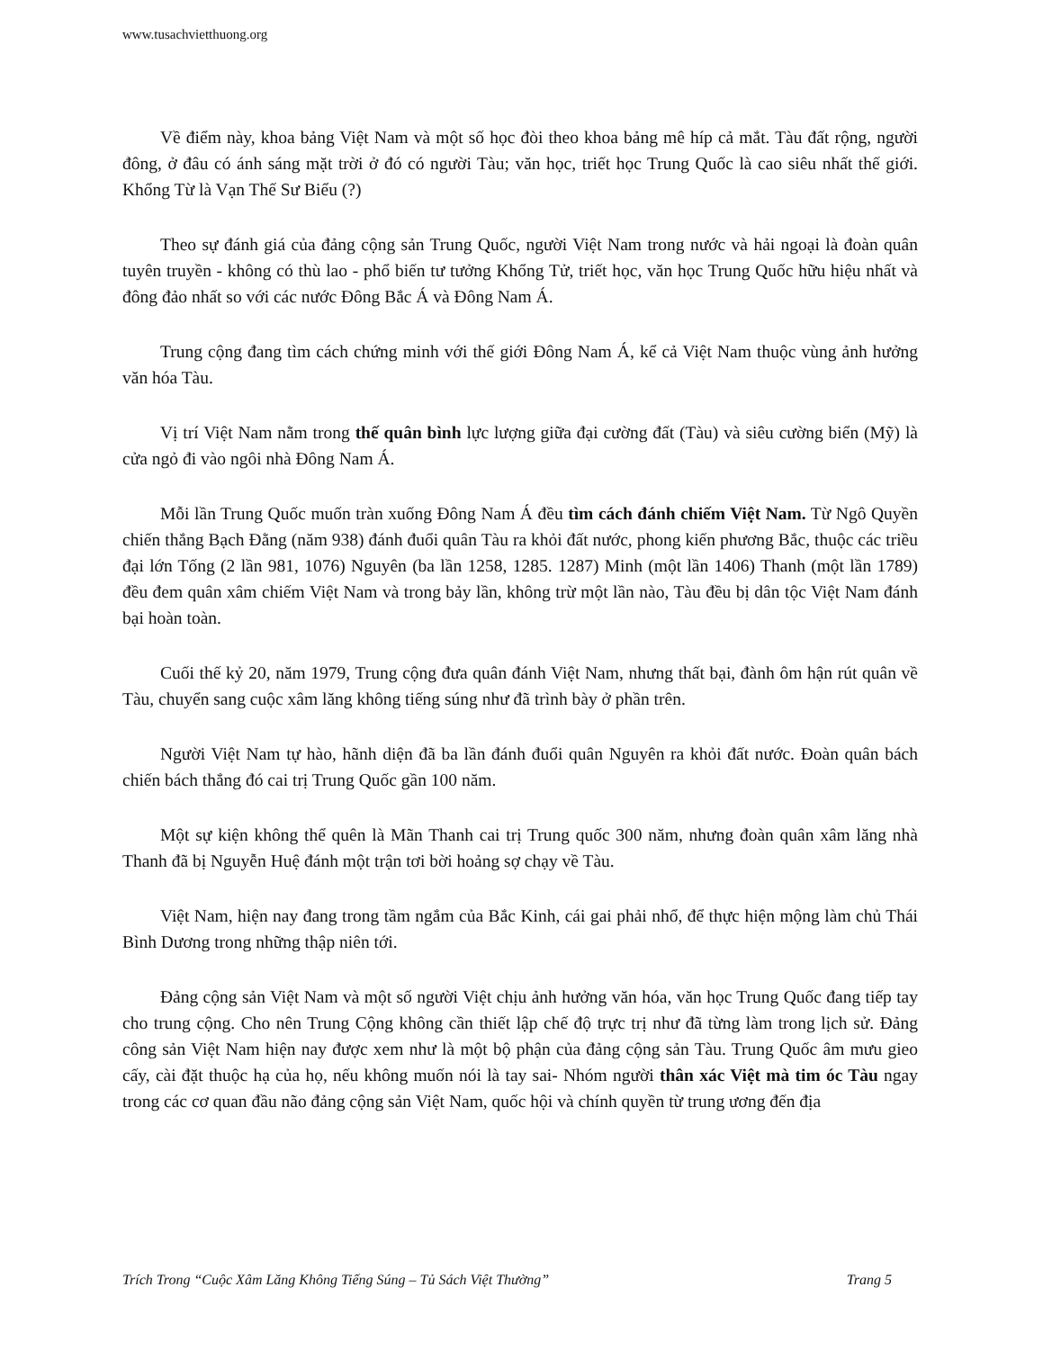www.tusachvietthuong.org
Về điểm này, khoa bảng Việt Nam và một số học đòi theo khoa bảng mê híp cả mắt. Tàu đất rộng, người đông, ở đâu có ánh sáng mặt trời ở đó có người Tàu; văn học, triết học Trung Quốc là cao siêu nhất thế giới. Khổng Từ là Vạn Thế Sư Biểu (?)
Theo sự đánh giá của đảng cộng sản Trung Quốc, người Việt Nam trong nước và hải ngoại là đoàn quân tuyên truyền - không có thù lao - phổ biến tư tưởng Khổng Tử, triết học, văn học Trung Quốc hữu hiệu nhất và đông đảo nhất so với các nước Đông Bắc Á và Đông Nam Á.
Trung cộng đang tìm cách chứng minh với thế giới Đông Nam Á, kể cả Việt Nam thuộc vùng ảnh hưởng văn hóa Tàu.
Vị trí Việt Nam nằm trong thế quân bình lực lượng giữa đại cường đất (Tàu) và siêu cường biển (Mỹ) là cửa ngỏ đi vào ngôi nhà Đông Nam Á.
Mỗi lần Trung Quốc muốn tràn xuống Đông Nam Á đều tìm cách đánh chiếm Việt Nam. Từ Ngô Quyền chiến thắng Bạch Đằng (năm 938) đánh đuổi quân Tàu ra khỏi đất nước, phong kiến phương Bắc, thuộc các triều đại lớn Tống (2 lần 981, 1076) Nguyên (ba lần 1258, 1285. 1287) Minh (một lần 1406) Thanh (một lần 1789) đều đem quân xâm chiếm Việt Nam và trong bảy lần, không trừ một lần nào, Tàu đều bị dân tộc Việt Nam đánh bại hoàn toàn.
Cuối thế kỷ 20, năm 1979, Trung cộng đưa quân đánh Việt Nam, nhưng thất bại, đành ôm hận rút quân về Tàu, chuyển sang cuộc xâm lăng không tiếng súng như đã trình bày ở phần trên.
Người Việt Nam tự hào, hãnh diện đã ba lần đánh đuổi quân Nguyên ra khỏi đất nước. Đoàn quân bách chiến bách thắng đó cai trị Trung Quốc gần 100 năm.
Một sự kiện không thể quên là Mãn Thanh cai trị Trung quốc 300 năm, nhưng đoàn quân xâm lăng nhà Thanh đã bị Nguyễn Huệ đánh một trận tơi bời hoảng sợ chạy về Tàu.
Việt Nam, hiện nay đang trong tầm ngắm của Bắc Kinh, cái gai phải nhổ, để thực hiện mộng làm chủ Thái Bình Dương trong những thập niên tới.
Đảng cộng sản Việt Nam và một số người Việt chịu ảnh hưởng văn hóa, văn học Trung Quốc đang tiếp tay cho trung cộng. Cho nên Trung Cộng không cần thiết lập chế độ trực trị như đã từng làm trong lịch sử. Đảng công sản Việt Nam hiện nay được xem như là một bộ phận của đảng cộng sản Tàu. Trung Quốc âm mưu gieo cấy, cài đặt thuộc hạ của họ, nếu không muốn nói là tay sai- Nhóm người thân xác Việt mà tim óc Tàu ngay trong các cơ quan đầu não đảng cộng sản Việt Nam, quốc hội và chính quyền từ trung ương đến địa
Trích Trong “Cuộc Xâm Lăng Không Tiếng Súng – Tủ Sách Việt Thường” Trang 5